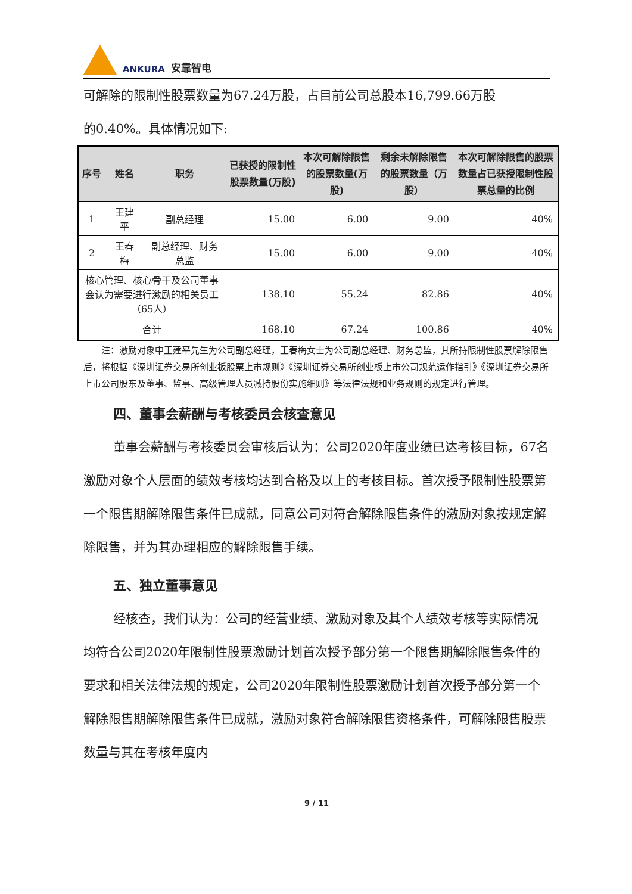ANKURA 安靠智电
可解除的限制性股票数量为67.24万股，占目前公司总股本16,799.66万股
的0.40%。具体情况如下:
| 序号 | 姓名 | 职务 | 已获授的限制性股票数量(万股) | 本次可解除限售的股票数量(万股) | 剩余未解除限售的股票数量（万股） | 本次可解除限售的股票数量占已获授限制性股票总量的比例 |
| --- | --- | --- | --- | --- | --- | --- |
| 1 | 王建平 | 副总经理 | 15.00 | 6.00 | 9.00 | 40% |
| 2 | 王春梅 | 副总经理、财务总监 | 15.00 | 6.00 | 9.00 | 40% |
| 核心管理、核心骨干及公司董事会认为需要进行激励的相关员工（65人） | | | 138.10 | 55.24 | 82.86 | 40% |
| 合计 | | | 168.10 | 67.24 | 100.86 | 40% |
  注：激励对象中王建平先生为公司副总经理，王春梅女士为公司副总经理、财务总监，其所持限制性股票解除限售后，将根据《深圳证券交易所创业板股票上市规则》《深圳证券交易所创业板上市公司规范运作指引》《深圳证券交易所上市公司股东及董事、监事、高级管理人员减持股份实施细则》等法律法规和业务规则的规定进行管理。
四、董事会薪酬与考核委员会核查意见
董事会薪酬与考核委员会审核后认为：公司2020年度业绩已达考核目标，67名激励对象个人层面的绩效考核均达到合格及以上的考核目标。首次授予限制性股票第一个限售期解除限售条件已成就，同意公司对符合解除限售条件的激励对象按规定解除限售，并为其办理相应的解除限售手续。
五、独立董事意见
经核查，我们认为：公司的经营业绩、激励对象及其个人绩效考核等实际情况均符合公司2020年限制性股票激励计划首次授予部分第一个限售期解除限售条件的要求和相关法律法规的规定，公司2020年限制性股票激励计划首次授予部分第一个解除限售期解除限售条件已成就，激励对象符合解除限售资格条件，可解除限售股票数量与其在考核年度内
9 / 11